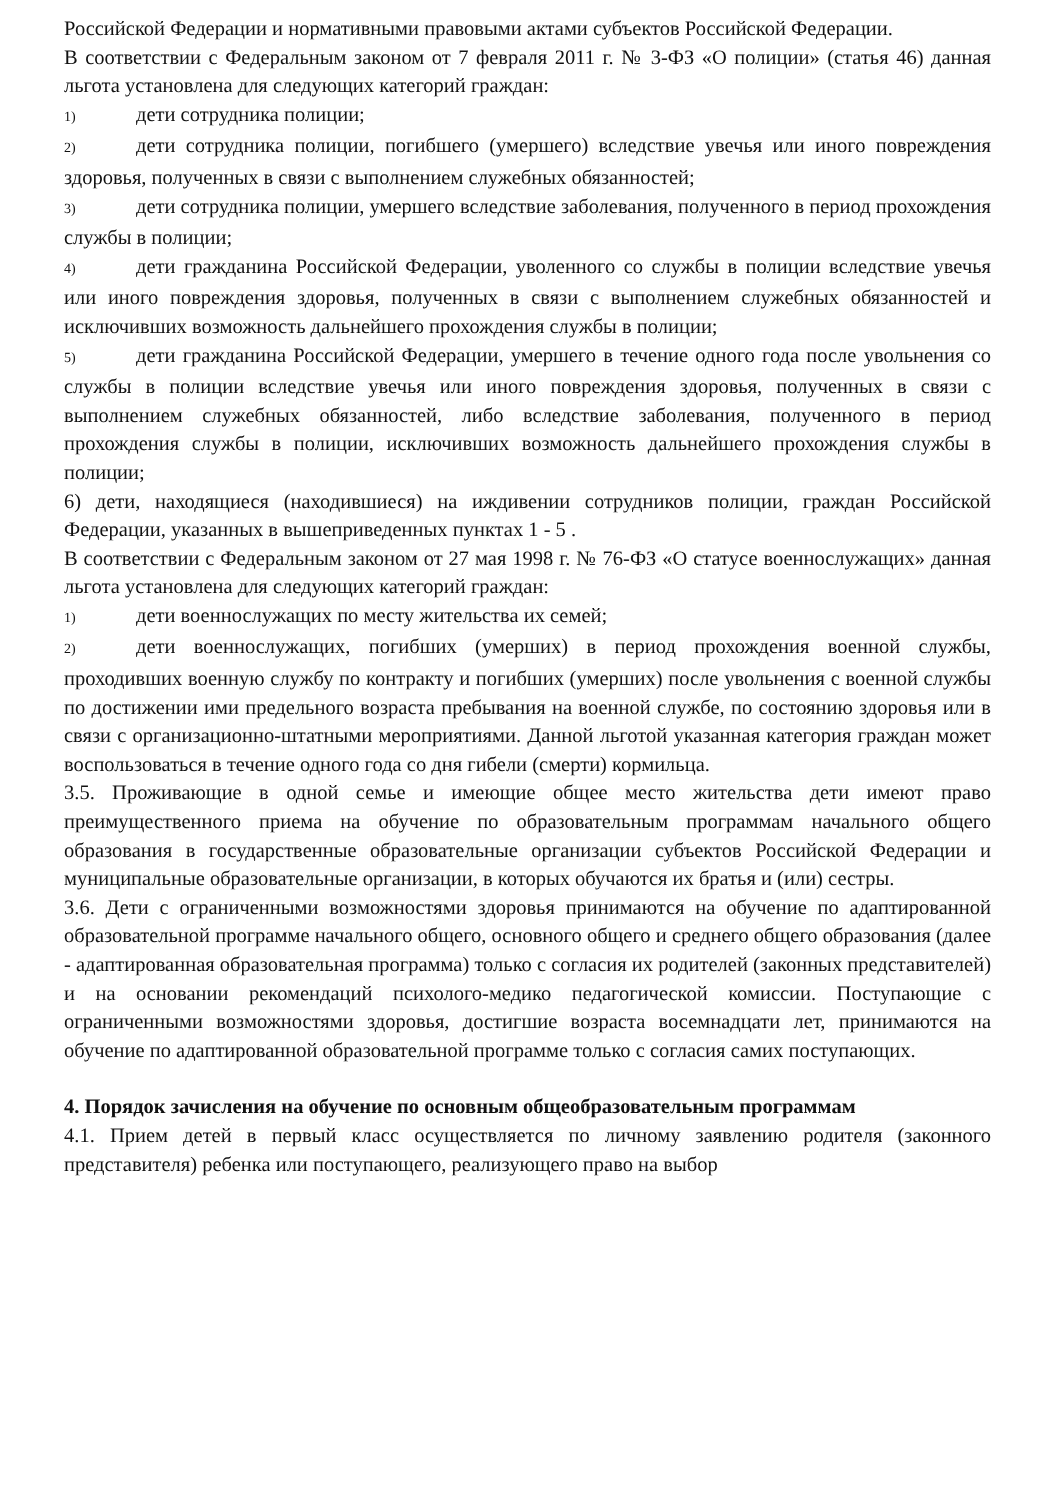Российской Федерации и нормативными правовыми актами субъектов Российской Федерации.
В соответствии с Федеральным законом от 7 февраля 2011 г. № 3-ФЗ «О полиции» (статья 46) данная льгота установлена для следующих категорий граждан:
1) дети сотрудника полиции;
2) дети сотрудника полиции, погибшего (умершего) вследствие увечья или иного повреждения здоровья, полученных в связи с выполнением служебных обязанностей;
3) дети сотрудника полиции, умершего вследствие заболевания, полученного в период прохождения службы в полиции;
4) дети гражданина Российской Федерации, уволенного со службы в полиции вследствие увечья или иного повреждения здоровья, полученных в связи с выполнением служебных обязанностей и исключивших возможность дальнейшего прохождения службы в полиции;
5) дети гражданина Российской Федерации, умершего в течение одного года после увольнения со службы в полиции вследствие увечья или иного повреждения здоровья, полученных в связи с выполнением служебных обязанностей, либо вследствие заболевания, полученного в период прохождения службы в полиции, исключивших возможность дальнейшего прохождения службы в полиции;
6) дети, находящиеся (находившиеся) на иждивении сотрудников полиции, граждан Российской Федерации, указанных в вышеприведенных пунктах 1 - 5 .
В соответствии с Федеральным законом от 27 мая 1998 г. № 76-ФЗ «О статусе военнослужащих» данная льгота установлена для следующих категорий граждан:
1) дети военнослужащих по месту жительства их семей;
2) дети военнослужащих, погибших (умерших) в период прохождения военной службы, проходивших военную службу по контракту и погибших (умерших) после увольнения с военной службы по достижении ими предельного возраста пребывания на военной службе, по состоянию здоровья или в связи с организационно-штатными мероприятиями. Данной льготой указанная категория граждан может воспользоваться в течение одного года со дня гибели (смерти) кормильца.
3.5. Проживающие в одной семье и имеющие общее место жительства дети имеют право преимущественного приема на обучение по образовательным программам начального общего образования в государственные образовательные организации субъектов Российской Федерации и муниципальные образовательные организации, в которых обучаются их братья и (или) сестры.
3.6. Дети с ограниченными возможностями здоровья принимаются на обучение по адаптированной образовательной программе начального общего, основного общего и среднего общего образования (далее - адаптированная образовательная программа) только с согласия их родителей (законных представителей) и на основании рекомендаций психолого-медико педагогической комиссии. Поступающие с ограниченными возможностями здоровья, достигшие возраста восемнадцати лет, принимаются на обучение по адаптированной образовательной программе только с согласия самих поступающих.
4. Порядок зачисления на обучение по основным общеобразовательным программам
4.1. Прием детей в первый класс осуществляется по личному заявлению родителя (законного представителя) ребенка или поступающего, реализующего право на выбор